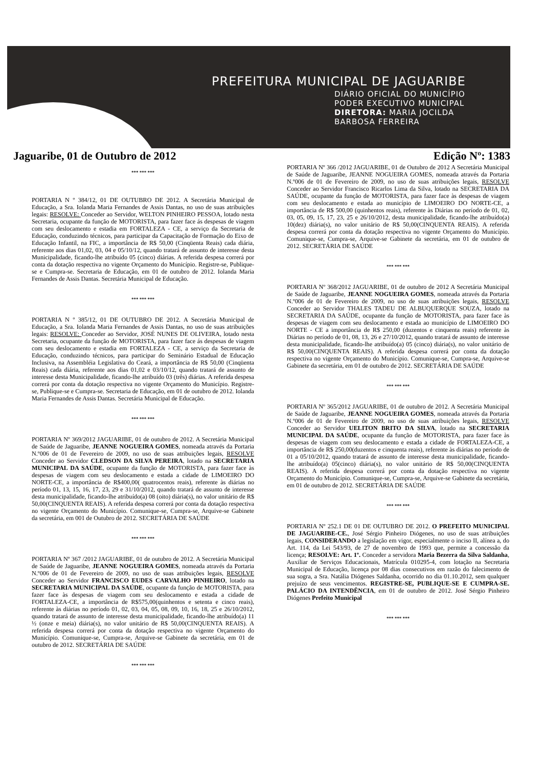PREFEITURA MUNICIPAL DE JAGUARIBE
DIÁRIO OFICIAL DO MUNICÍPIO
PODER EXECUTIVO MUNICIPAL
DIRETORA: MARIA JOCILDA
BARBOSA FERREIRA
Jaguaribe, 01 de Outubro de 2012 Edição Nº: 1383
*** *** ***
PORTARIA N º 384/12, 01 DE OUTUBRO DE 2012. A Secretária Municipal de Educação, a Sra. Iolanda Maria Fernandes de Assis Dantas, no uso de suas atribuições legais: RESOLVE: Conceder ao Servidor, WELTON PINHEIRO PESSOA, lotado nesta Secretaria, ocupante da função de MOTORISTA, para fazer face ás despesas de viagem com seu deslocamento e estadia em FORTALEZA - CE, a serviço da Secretaria de Educação, conduzindo técnicos, para participar da Capacitação de Formação do Eixo de Educação Infantil, na FIC, a importância de R$ 50,00 (Cinqüenta Reais) cada diária, referente aos dias 01,02, 03, 04 e 05/10/12, quando tratará de assunto de interesse desta Municipalidade, ficando-lhe atribuído 05 (cinco) diárias. A referida despesa correrá por conta da dotação respectiva no vigente Orçamento do Município. Registre-se, Publique-se e Cumpra-se. Secretaria de Educação, em 01 de outubro de 2012. Iolanda Maria Fernandes de Assis Dantas. Secretária Municipal de Educação.
*** *** ***
PORTARIA N º 385/12, 01 DE OUTUBRO DE 2012. A Secretária Municipal de Educação, a Sra. Iolanda Maria Fernandes de Assis Dantas, no uso de suas atribuições legais: RESOLVE: Conceder ao Servidor, JOSÉ NUNES DE OLIVEIRA, lotado nesta Secretaria, ocupante da função de MOTORISTA, para fazer face ás despesas de viagem com seu deslocamento e estadia em FORTALEZA - CE, a serviço da Secretaria de Educação, conduzindo técnicos, para participar do Seminário Estadual de Educação Inclusiva, na Assembléia Legislativa do Ceará, a importância de R$ 50,00 (Cinqüenta Reais) cada diária, referente aos dias 01,02 e 03/10/12, quando tratará de assunto de interesse desta Municipalidade, ficando-lhe atribuído 03 (três) diárias. A referida despesa correrá por conta da dotação respectiva no vigente Orçamento do Município. Registre-se, Publique-se e Cumpra-se. Secretaria de Educação, em 01 de outubro de 2012. Iolanda Maria Fernandes de Assis Dantas. Secretária Municipal de Educação.
*** *** ***
PORTARIA Nº 369/2012 JAGUARIBE, 01 de outubro de 2012. A Secretária Municipal de Saúde de Jaguaribe, JEANNE NOGUEIRA GOMES, nomeada através da Portaria N.º006 de 01 de Fevereiro de 2009, no uso de suas atribuições legais, RESOLVE Conceder ao Servidor CLEDSON DA SILVA PEREIRA, lotado na SECRETARIA MUNICIPAL DA SAÚDE, ocupante da função de MOTORISTA, para fazer face às despesas de viagem com seu deslocamento e estada a cidade de LIMOEIRO DO NORTE-CE, a importância de R$400,00( quatrocentos reais), referente às diárias no período 01, 13, 15, 16, 17, 23, 29 e 31/10/2012, quando tratará de assunto de interesse desta municipalidade, ficando-lhe atribuído(a) 08 (oito) diária(s), no valor unitário de R$ 50,00(CINQUENTA REAIS). A referida despesa correrá por conta da dotação respectiva no vigente Orçamento do Município. Comunique-se, Cumpra-se, Arquive-se Gabinete da secretária, em 001 de Outubro de 2012. SECRETÁRIA DE SAÚDE
*** *** ***
PORTARIA Nº 367 /2012 JAGUARIBE, 01 de outubro de 2012. A Secretária Municipal de Saúde de Jaguaribe, JEANNE NOGUEIRA GOMES, nomeada através da Portaria N.º006 de 01 de Fevereiro de 2009, no uso de suas atribuições legais, RESOLVE Conceder ao Servidor FRANCISCO EUDES CARVALHO PINHEIRO, lotado na SECRETARIA MUNICIPAL DA SAÚDE, ocupante da função de MOTORISTA, para fazer face às despesas de viagem com seu deslocamento e estada a cidade de FORTALEZA-CE, a importância de R$575,00(quinhentos e setenta e cinco reais), referente às diárias no período 01, 02, 03, 04, 05, 08, 09, 10, 16, 18, 25 e 26/10/2012, quando tratará de assunto de interesse desta municipalidade, ficando-lhe atribuído(a) 11 ½ (onze e meia) diária(s), no valor unitário de R$ 50,00(CINQUENTA REAIS). A referida despesa correrá por conta da dotação respectiva no vigente Orçamento do Município. Comunique-se, Cumpra-se, Arquive-se Gabinete da secretária, em 01 de outubro de 2012. SECRETÁRIA DE SAÚDE
*** *** ***
PORTARIA Nº 366 /2012 JAGUARIBE, 01 de Outubro de 2012 A Secretária Municipal de Saúde de Jaguaribe, JEANNE NOGUEIRA GOMES, nomeada através da Portaria N.º006 de 01 de Fevereiro de 2009, no uso de suas atribuições legais, RESOLVE Conceder ao Servidor Francisco Ricarlos Lima da Silva, lotado na SECRETARIA DA SAÚDE, ocupante da função de MOTORISTA, para fazer face às despesas de viagem com seu deslocamento e estada ao município de LIMOEIRO DO NORTE-CE, a importância de R$ 500,00 (quinhentos reais), referente às Diárias no período de 01, 02, 03, 05, 09, 15, 17, 23, 25 e 26/10/2012, desta municipalidade, ficando-lhe atribuído(a) 10(dez) diária(s), no valor unitário de R$ 50,00(CINQUENTA REAIS). A referida despesa correrá por conta da dotação respectiva no vigente Orçamento do Município. Comunique-se, Cumpra-se, Arquive-se Gabinete da secretária, em 01 de outubro de 2012. SECRETÁRIA DE SAÚDE
*** *** ***
PORTARIA Nº 368/2012 JAGUARIBE, 01 de outubro de 2012 A Secretária Municipal de Saúde de Jaguaribe, JEANNE NOGUEIRA GOMES, nomeada através da Portaria N.º006 de 01 de Fevereiro de 2009, no uso de suas atribuições legais, RESOLVE Conceder ao Servidor THALES TADEU DE ALBUQUERQUE SOUZA, lotado na SECRETARIA DA SAÚDE, ocupante da função de MOTORISTA, para fazer face às despesas de viagem com seu deslocamento e estada ao município de LIMOEIRO DO NORTE - CE a importância de R$ 250,00 (duzentos e cinquenta reais) referente às Diárias no período de 01, 08, 13, 26 e 27/10/2012, quando tratará de assunto de interesse desta municipalidade, ficando-lhe atribuído(a) 05 (cinco) diária(s), no valor unitário de R$ 50,00(CINQUENTA REAIS). A referida despesa correrá por conta da dotação respectiva no vigente Orçamento do Município. Comunique-se, Cumpra-se, Arquive-se Gabinete da secretária, em 01 de outubro de 2012. SECRETÁRIA DE SAÚDE
*** *** ***
PORTARIA Nº 365/2012 JAGUARIBE, 01 de outubro de 2012. A Secretária Municipal de Saúde de Jaguaribe, JEANNE NOGUEIRA GOMES, nomeada através da Portaria N.º006 de 01 de Fevereiro de 2009, no uso de suas atribuições legais, RESOLVE Conceder ao Servidor UELITON BRITO DA SILVA, lotado na SECRETARIA MUNICIPAL DA SAÚDE, ocupante da função de MOTORISTA, para fazer face às despesas de viagem com seu deslocamento e estada a cidade de FORTALEZA-CE, a importância de R$ 250,00(duzentos e cinquenta reais), referente às diárias no período de 01 a 05/10/2012, quando tratará de assunto de interesse desta municipalidade, ficando-lhe atribuído(a) 05(cinco) diária(s), no valor unitário de R$ 50,00(CINQUENTA REAIS). A referida despesa correrá por conta da dotação respectiva no vigente Orçamento do Município. Comunique-se, Cumpra-se, Arquive-se Gabinete da secretária, em 01 de outubro de 2012. SECRETÁRIA DE SAÚDE
*** *** ***
PORTARIA Nº 252.1 DE 01 DE OUTUBRO DE 2012. O PREFEITO MUNICIPAL DE JAGUARIBE-CE., José Sérgio Pinheiro Diógenes, no uso de suas atribuições legais, CONSIDERANDO a legislação em vigor, especialmente o inciso II, alínea a, do Art. 114, da Lei 543/93, de 27 de novembro de 1993 que, permite a concessão da licença; RESOLVE: Art. 1º. Conceder a servidora Maria Bezerra da Silva Saldanha, Auxiliar de Serviços Educacionais, Matrícula 010295-4, com lotação na Secretaria Municipal de Educação, licença por 08 dias consecutivos em razão do falecimento de sua sogra, a Sra. Natália Diógenes Saldanha, ocorrido no dia 01.10.2012, sem qualquer prejuízo de seus vencimentos. REGISTRE-SE, PUBLIQUE-SE E CUMPRA-SE. PALÁCIO DA INTENDÊNCIA, em 01 de outubro de 2012. José Sérgio Pinheiro Diógenes Prefeito Municipal
*** *** ***